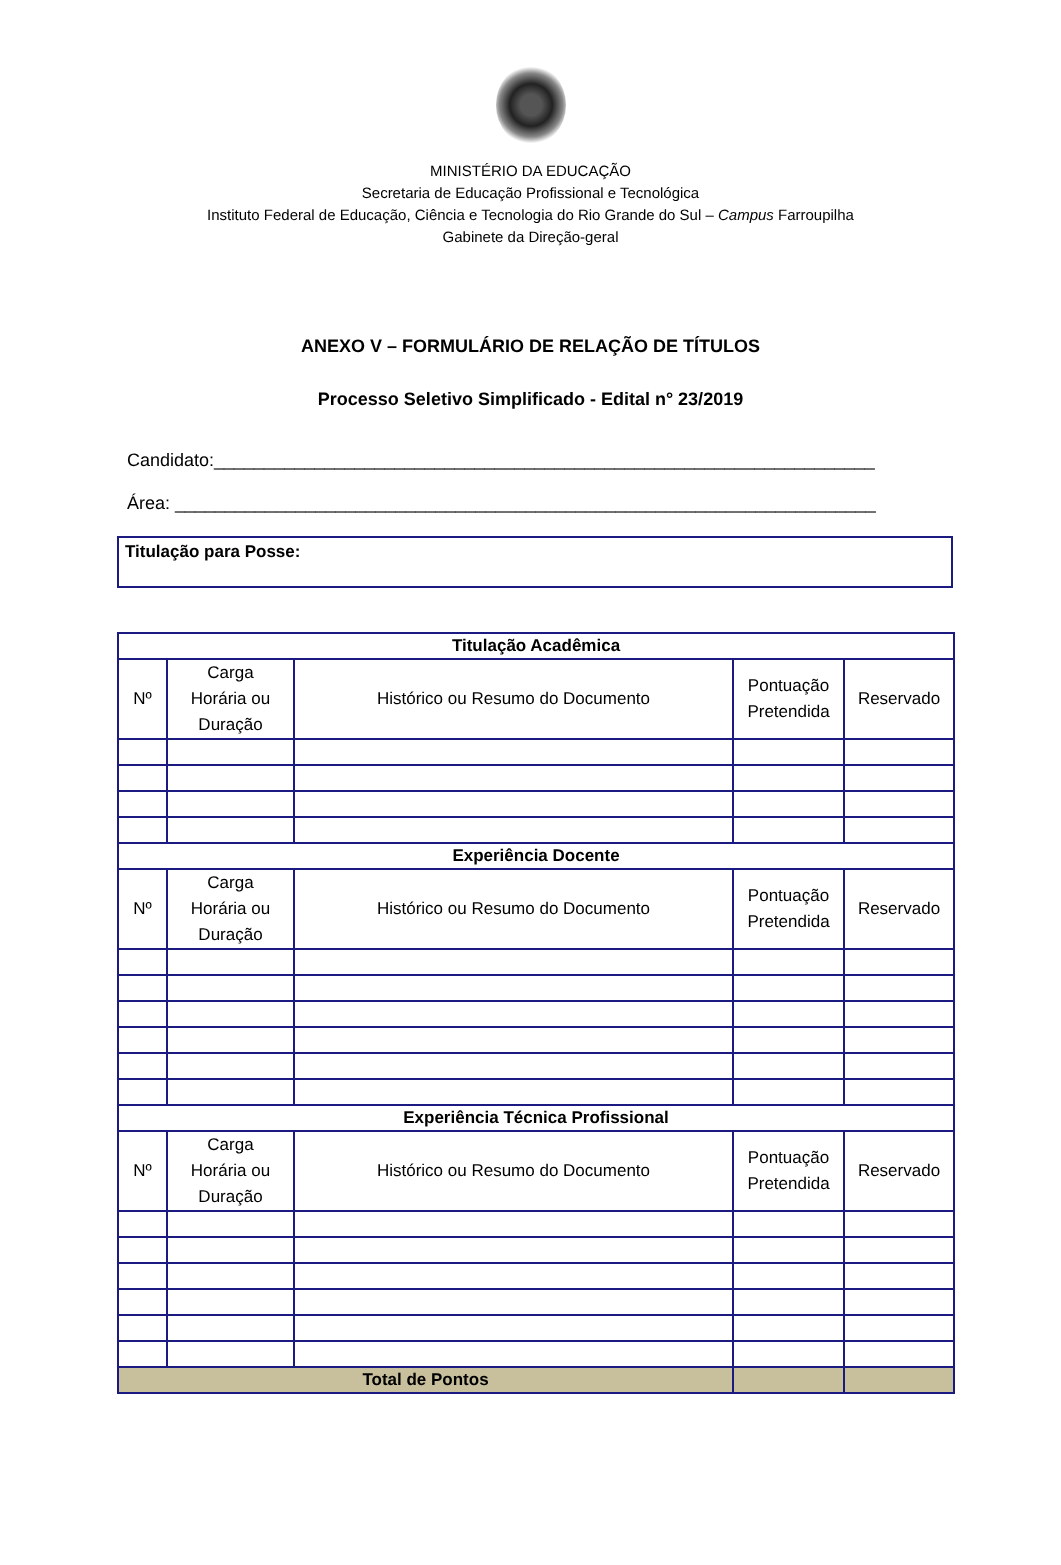MINISTÉRIO DA EDUCAÇÃO
Secretaria de Educação Profissional e Tecnológica
Instituto Federal de Educação, Ciência e Tecnologia do Rio Grande do Sul – Campus Farroupilha
Gabinete da Direção-geral
ANEXO V – FORMULÁRIO DE RELAÇÃO DE TÍTULOS
Processo Seletivo Simplificado - Edital n° 23/2019
Candidato:__________________________________________________________________
Área: ______________________________________________________________________
Titulação para Posse:
| Titulação Acadêmica | | | | |
| --- | --- | --- | --- | --- |
| Nº | Carga Horária ou Duração | Histórico ou Resumo do Documento | Pontuação Pretendida | Reservado |
| Experiência Docente | | | | |
| Nº | Carga Horária ou Duração | Histórico ou Resumo do Documento | Pontuação Pretendida | Reservado |
| Experiência Técnica Profissional | | | | |
| Nº | Carga Horária ou Duração | Histórico ou Resumo do Documento | Pontuação Pretendida | Reservado |
| Total de Pontos | | | | |